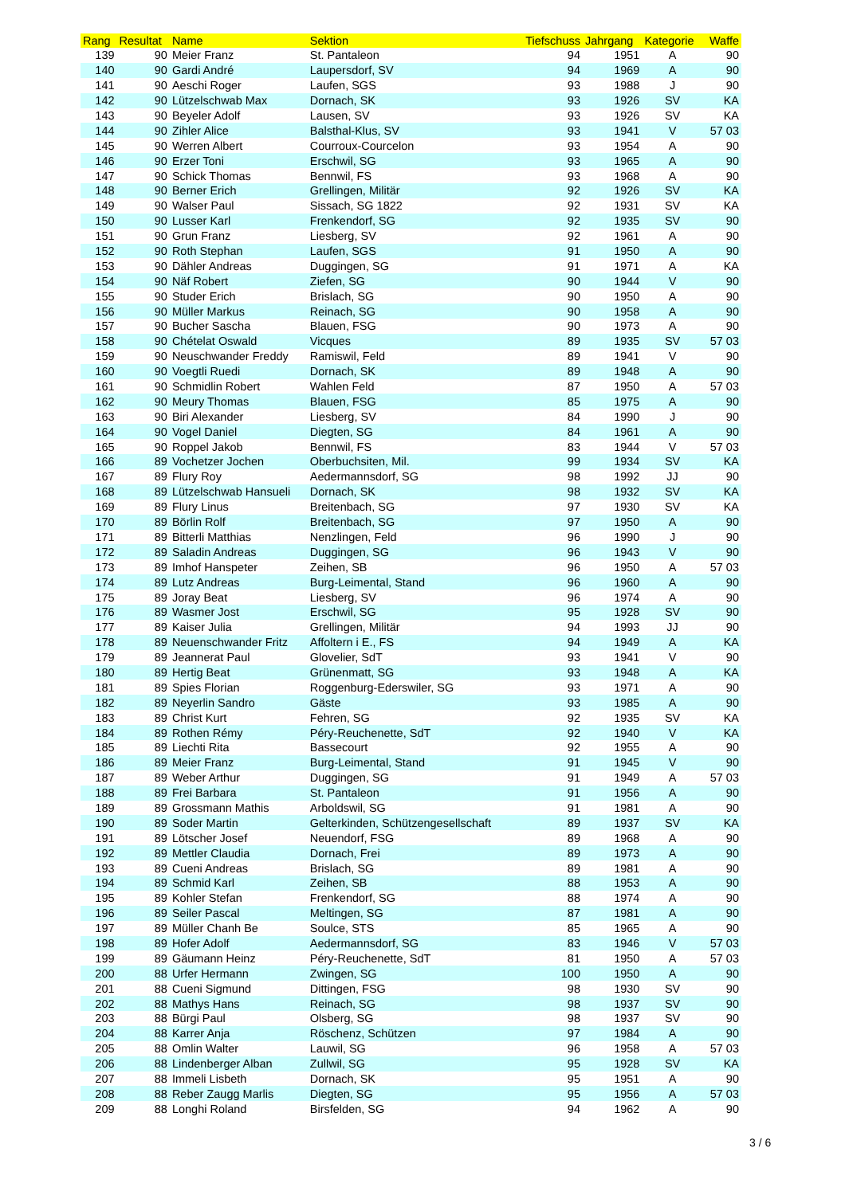| Rang | Resultat | Name | Sektion | Tiefschuss | Jahrgang | Kategorie | Waffe |
| --- | --- | --- | --- | --- | --- | --- | --- |
| 139 | 90 | Meier Franz | St. Pantaleon | 94 | 1951 | A | 90 |
| 140 | 90 | Gardi André | Laupersdorf, SV | 94 | 1969 | A | 90 |
| 141 | 90 | Aeschi Roger | Laufen, SGS | 93 | 1988 | J | 90 |
| 142 | 90 | Lützelschwab Max | Dornach, SK | 93 | 1926 | SV | KA |
| 143 | 90 | Beyeler Adolf | Lausen, SV | 93 | 1926 | SV | KA |
| 144 | 90 | Zihler Alice | Balsthal-Klus, SV | 93 | 1941 | V | 57 03 |
| 145 | 90 | Werren Albert | Courroux-Courcelon | 93 | 1954 | A | 90 |
| 146 | 90 | Erzer Toni | Erschwil, SG | 93 | 1965 | A | 90 |
| 147 | 90 | Schick Thomas | Bennwil, FS | 93 | 1968 | A | 90 |
| 148 | 90 | Berner Erich | Grellingen, Militär | 92 | 1926 | SV | KA |
| 149 | 90 | Walser Paul | Sissach, SG 1822 | 92 | 1931 | SV | KA |
| 150 | 90 | Lusser Karl | Frenkendorf, SG | 92 | 1935 | SV | 90 |
| 151 | 90 | Grun Franz | Liesberg, SV | 92 | 1961 | A | 90 |
| 152 | 90 | Roth Stephan | Laufen, SGS | 91 | 1950 | A | 90 |
| 153 | 90 | Dähler Andreas | Duggingen, SG | 91 | 1971 | A | KA |
| 154 | 90 | Näf Robert | Ziefen, SG | 90 | 1944 | V | 90 |
| 155 | 90 | Studer Erich | Brislach, SG | 90 | 1950 | A | 90 |
| 156 | 90 | Müller Markus | Reinach, SG | 90 | 1958 | A | 90 |
| 157 | 90 | Bucher Sascha | Blauen, FSG | 90 | 1973 | A | 90 |
| 158 | 90 | Chételat Oswald | Vicques | 89 | 1935 | SV | 57 03 |
| 159 | 90 | Neuschwander Freddy | Ramiswil, Feld | 89 | 1941 | V | 90 |
| 160 | 90 | Voegtli Ruedi | Dornach, SK | 89 | 1948 | A | 90 |
| 161 | 90 | Schmidlin Robert | Wahlen Feld | 87 | 1950 | A | 57 03 |
| 162 | 90 | Meury Thomas | Blauen, FSG | 85 | 1975 | A | 90 |
| 163 | 90 | Biri Alexander | Liesberg, SV | 84 | 1990 | J | 90 |
| 164 | 90 | Vogel Daniel | Diegten, SG | 84 | 1961 | A | 90 |
| 165 | 90 | Roppel Jakob | Bennwil, FS | 83 | 1944 | V | 57 03 |
| 166 | 89 | Vochetzer Jochen | Oberbuchsiten, Mil. | 99 | 1934 | SV | KA |
| 167 | 89 | Flury Roy | Aedermannsdorf, SG | 98 | 1992 | JJ | 90 |
| 168 | 89 | Lützelschwab Hansueli | Dornach, SK | 98 | 1932 | SV | KA |
| 169 | 89 | Flury Linus | Breitenbach, SG | 97 | 1930 | SV | KA |
| 170 | 89 | Börlin Rolf | Breitenbach, SG | 97 | 1950 | A | 90 |
| 171 | 89 | Bitterli Matthias | Nenzlingen, Feld | 96 | 1990 | J | 90 |
| 172 | 89 | Saladin Andreas | Duggingen, SG | 96 | 1943 | V | 90 |
| 173 | 89 | Imhof Hanspeter | Zeihen, SB | 96 | 1950 | A | 57 03 |
| 174 | 89 | Lutz Andreas | Burg-Leimental, Stand | 96 | 1960 | A | 90 |
| 175 | 89 | Joray Beat | Liesberg, SV | 96 | 1974 | A | 90 |
| 176 | 89 | Wasmer Jost | Erschwil, SG | 95 | 1928 | SV | 90 |
| 177 | 89 | Kaiser Julia | Grellingen, Militär | 94 | 1993 | JJ | 90 |
| 178 | 89 | Neuenschwander Fritz | Affoltern i E., FS | 94 | 1949 | A | KA |
| 179 | 89 | Jeannerat Paul | Glovelier, SdT | 93 | 1941 | V | 90 |
| 180 | 89 | Hertig Beat | Grünenmatt, SG | 93 | 1948 | A | KA |
| 181 | 89 | Spies Florian | Roggenburg-Ederswiler, SG | 93 | 1971 | A | 90 |
| 182 | 89 | Neyerlin Sandro | Gäste | 93 | 1985 | A | 90 |
| 183 | 89 | Christ Kurt | Fehren, SG | 92 | 1935 | SV | KA |
| 184 | 89 | Rothen Rémy | Péry-Reuchenette, SdT | 92 | 1940 | V | KA |
| 185 | 89 | Liechti Rita | Bassecourt | 92 | 1955 | A | 90 |
| 186 | 89 | Meier Franz | Burg-Leimental, Stand | 91 | 1945 | V | 90 |
| 187 | 89 | Weber Arthur | Duggingen, SG | 91 | 1949 | A | 57 03 |
| 188 | 89 | Frei Barbara | St. Pantaleon | 91 | 1956 | A | 90 |
| 189 | 89 | Grossmann Mathis | Arboldswil, SG | 91 | 1981 | A | 90 |
| 190 | 89 | Soder Martin | Gelterkinden, Schützengesellschaft | 89 | 1937 | SV | KA |
| 191 | 89 | Lötscher Josef | Neuendorf, FSG | 89 | 1968 | A | 90 |
| 192 | 89 | Mettler Claudia | Dornach, Frei | 89 | 1973 | A | 90 |
| 193 | 89 | Cueni Andreas | Brislach, SG | 89 | 1981 | A | 90 |
| 194 | 89 | Schmid Karl | Zeihen, SB | 88 | 1953 | A | 90 |
| 195 | 89 | Kohler Stefan | Frenkendorf, SG | 88 | 1974 | A | 90 |
| 196 | 89 | Seiler Pascal | Meltingen, SG | 87 | 1981 | A | 90 |
| 197 | 89 | Müller Chanh Be | Soulce, STS | 85 | 1965 | A | 90 |
| 198 | 89 | Hofer Adolf | Aedermannsdorf, SG | 83 | 1946 | V | 57 03 |
| 199 | 89 | Gäumann Heinz | Péry-Reuchenette, SdT | 81 | 1950 | A | 57 03 |
| 200 | 88 | Urfer Hermann | Zwingen, SG | 100 | 1950 | A | 90 |
| 201 | 88 | Cueni Sigmund | Dittingen, FSG | 98 | 1930 | SV | 90 |
| 202 | 88 | Mathys Hans | Reinach, SG | 98 | 1937 | SV | 90 |
| 203 | 88 | Bürgi Paul | Olsberg, SG | 98 | 1937 | SV | 90 |
| 204 | 88 | Karrer Anja | Röschenz, Schützen | 97 | 1984 | A | 90 |
| 205 | 88 | Omlin Walter | Lauwil, SG | 96 | 1958 | A | 57 03 |
| 206 | 88 | Lindenberger Alban | Zullwil, SG | 95 | 1928 | SV | KA |
| 207 | 88 | Immeli Lisbeth | Dornach, SK | 95 | 1951 | A | 90 |
| 208 | 88 | Reber Zaugg Marlis | Diegten, SG | 95 | 1956 | A | 57 03 |
| 209 | 88 | Longhi Roland | Birsfelden, SG | 94 | 1962 | A | 90 |
3 / 6